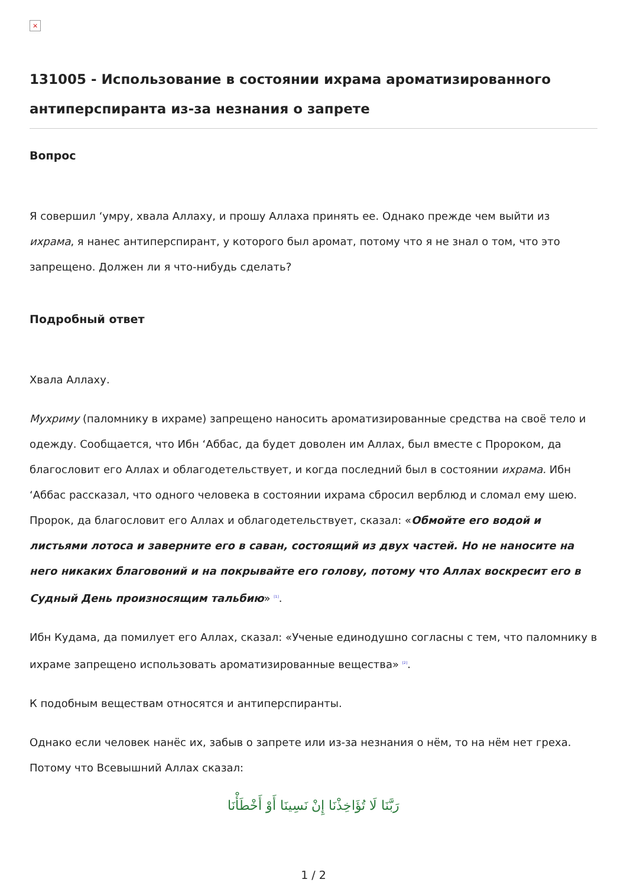×
131005 - Использование в состоянии ихрама ароматизированного антиперспиранта из-за незнания о запрете
Вопрос
Я совершил ‘умру, хвала Аллаху, и прошу Аллаха принять ее. Однако прежде чем выйти из ихрама, я нанес антиперспирант, у которого был аромат, потому что я не знал о том, что это запрещено. Должен ли я что-нибудь сделать?
Подробный ответ
Хвала Аллаху.
Мухриму (паломнику в ихраме) запрещено наносить ароматизированные средства на своё тело и одежду. Сообщается, что Ибн ‘Аббас, да будет доволен им Аллах, был вместе с Пророком, да благословит его Аллах и облагодетельствует, и когда последний был в состоянии ихрама. Ибн ‘Аббас рассказал, что одного человека в состоянии ихрама сбросил верблюд и сломал ему шею. Пророк, да благословит его Аллах и облагодетельствует, сказал: «Обмойте его водой и листьями лотоса и заверните его в саван, состоящий из двух частей. Но не наносите на него никаких благовоний и на покрывайте его голову, потому что Аллах воскресит его в Судный День произносящим тальбию» <sup>[1]</sup>.
Ибн Кудама, да помилует его Аллах, сказал: «Ученые единодушно согласны с тем, что паломнику в ихраме запрещено использовать ароматизированные вещества» <sup>[2]</sup>.
К подобным веществам относятся и антиперспиранты.
Однако если человек нанёс их, забыв о запрете или из-за незнания о нём, то на нём нет греха. Потому что Всевышний Аллах сказал:
رَبَّنَا لَا تُؤَاخِذْنَا إِنْ نَسِينَا أَوْ أَخْطَأْنَا
1 / 2